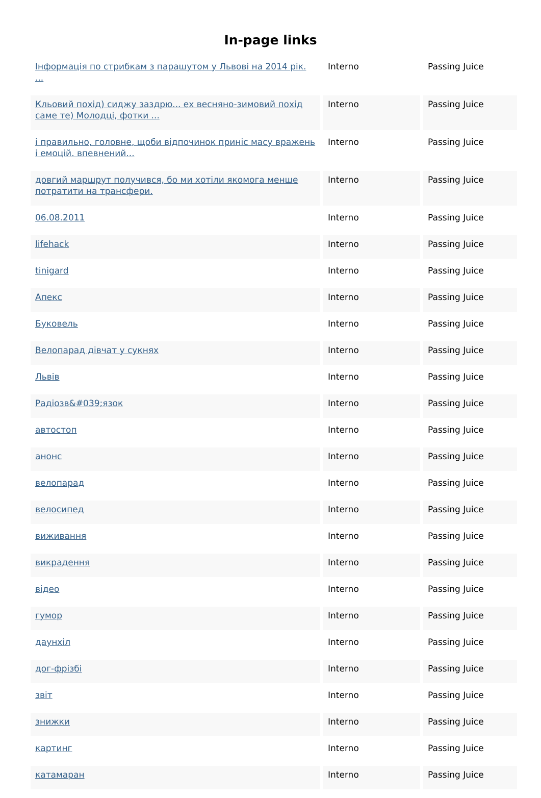In-page links
| Інформація по стрибкам з парашутом у Львові на 2014 рік. ... | Interno | Passing Juice |
| Кльовий похід) сиджу заздрю... ех весняно-зимовий похід саме те) Молодці, фотки ... | Interno | Passing Juice |
| і правильно, головне, щоби відпочинок приніс масу вражень і емоцій. впевнений... | Interno | Passing Juice |
| довгий маршрут получився, бо ми хотіли якомога менше потратити на трансфери. | Interno | Passing Juice |
| 06.08.2011 | Interno | Passing Juice |
| lifehack | Interno | Passing Juice |
| tinigard | Interno | Passing Juice |
| Апекс | Interno | Passing Juice |
| Буковель | Interno | Passing Juice |
| Велопарад дівчат у сукнях | Interno | Passing Juice |
| Львів | Interno | Passing Juice |
| Радіозв&#039;язок | Interno | Passing Juice |
| автостоп | Interno | Passing Juice |
| анонс | Interno | Passing Juice |
| велопарад | Interno | Passing Juice |
| велосипед | Interno | Passing Juice |
| виживання | Interno | Passing Juice |
| викрадення | Interno | Passing Juice |
| відео | Interno | Passing Juice |
| гумор | Interno | Passing Juice |
| даунхіл | Interno | Passing Juice |
| дог-фрізбі | Interno | Passing Juice |
| звіт | Interno | Passing Juice |
| знижки | Interno | Passing Juice |
| картинг | Interno | Passing Juice |
| катамаран | Interno | Passing Juice |